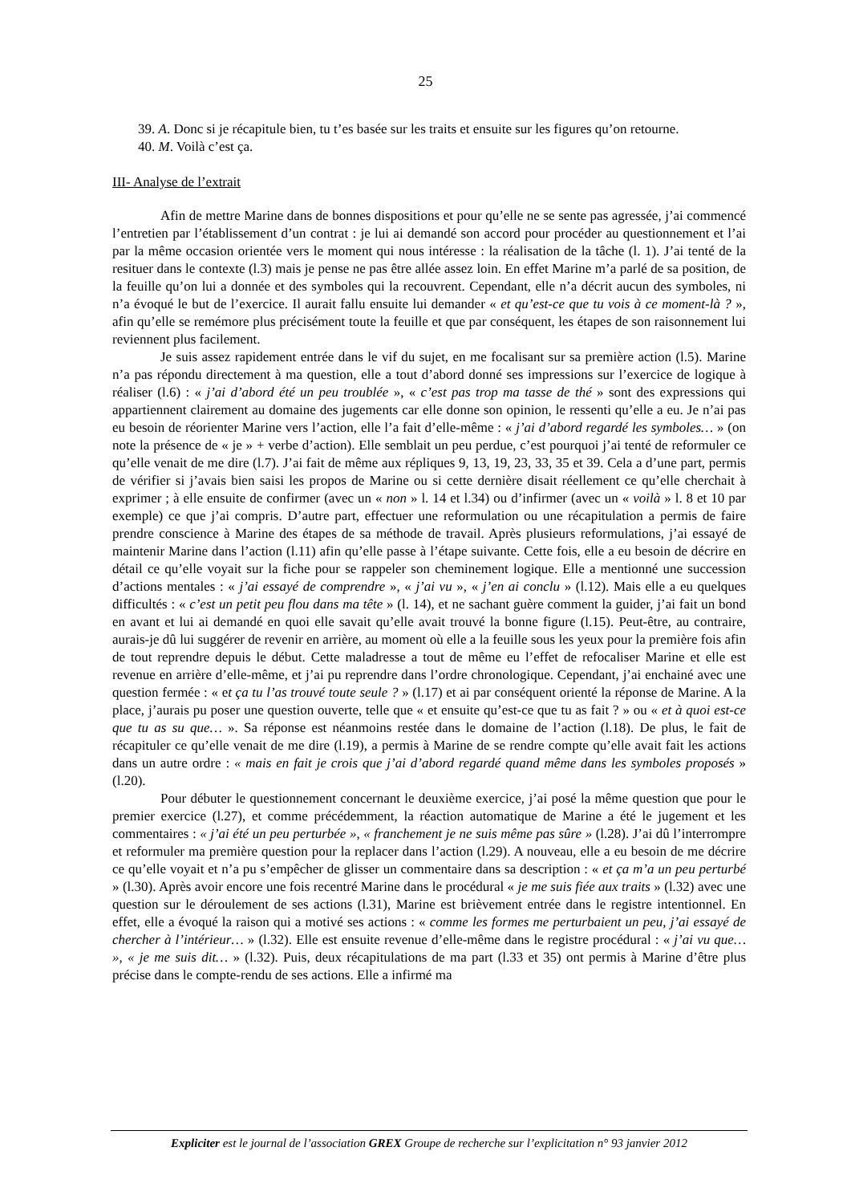25
39. A. Donc si je récapitule bien, tu t’es basée sur les traits et ensuite sur les figures qu’on retourne.
40. M. Voilà c’est ça.
III- Analyse de l’extrait
Afin de mettre Marine dans de bonnes dispositions et pour qu’elle ne se sente pas agressée, j’ai commencé l’entretien par l’établissement d’un contrat : je lui ai demandé son accord pour procéder au questionnement et l’ai par la même occasion orientée vers le moment qui nous intéresse : la réalisation de la tâche (l. 1). J’ai tenté de la resituer dans le contexte (l.3) mais je pense ne pas être allée assez loin. En effet Marine m’a parlé de sa position, de la feuille qu’on lui a donnée et des symboles qui la recouvrent. Cependant, elle n’a décrit aucun des symboles, ni n’a évoqué le but de l’exercice. Il aurait fallu ensuite lui demander « et qu’est-ce que tu vois à ce moment-là ? », afin qu’elle se remémore plus précisément toute la feuille et que par conséquent, les étapes de son raisonnement lui reviennent plus facilement.
Je suis assez rapidement entrée dans le vif du sujet, en me focalisant sur sa première action (l.5). Marine n’a pas répondu directement à ma question, elle a tout d’abord donné ses impressions sur l’exercice de logique à réaliser (l.6) : « j’ai d’abord été un peu troublée », « c’est pas trop ma tasse de thé » sont des expressions qui appartiennent clairement au domaine des jugements car elle donne son opinion, le ressenti qu’elle a eu. Je n’ai pas eu besoin de réorienter Marine vers l’action, elle l’a fait d’elle-même : « j’ai d’abord regardé les symboles… » (on note la présence de « je » + verbe d’action). Elle semblait un peu perdue, c’est pourquoi j’ai tenté de reformuler ce qu’elle venait de me dire (l.7). J’ai fait de même aux répliques 9, 13, 19, 23, 33, 35 et 39. Cela a d’une part, permis de vérifier si j’avais bien saisi les propos de Marine ou si cette dernière disait réellement ce qu’elle cherchait à exprimer ; à elle ensuite de confirmer (avec un « non » l. 14 et l.34) ou d’infirmer (avec un « voilà » l. 8 et 10 par exemple) ce que j’ai compris. D’autre part, effectuer une reformulation ou une récapitulation a permis de faire prendre conscience à Marine des étapes de sa méthode de travail. Après plusieurs reformulations, j’ai essayé de maintenir Marine dans l’action (l.11) afin qu’elle passe à l’étape suivante. Cette fois, elle a eu besoin de décrire en détail ce qu’elle voyait sur la fiche pour se rappeler son cheminement logique. Elle a mentionné une succession d’actions mentales : « j’ai essayé de comprendre », « j’ai vu », « j’en ai conclu » (l.12). Mais elle a eu quelques difficultés : « c’est un petit peu flou dans ma tête » (l. 14), et ne sachant guère comment la guider, j’ai fait un bond en avant et lui ai demandé en quoi elle savait qu’elle avait trouvé la bonne figure (l.15). Peut-être, au contraire, aurais-je dû lui suggérer de revenir en arrière, au moment où elle a la feuille sous les yeux pour la première fois afin de tout reprendre depuis le début. Cette maladresse a tout de même eu l’effet de refocaliser Marine et elle est revenue en arrière d’elle-même, et j’ai pu reprendre dans l’ordre chronologique. Cependant, j’ai enchainé avec une question fermée : « et ça tu l’as trouvé toute seule ? » (l.17) et ai par conséquent orienté la réponse de Marine. A la place, j’aurais pu poser une question ouverte, telle que « et ensuite qu’est-ce que tu as fait ? » ou « et à quoi est-ce que tu as su que… ». Sa réponse est néanmoins restée dans le domaine de l’action (l.18). De plus, le fait de récapituler ce qu’elle venait de me dire (l.19), a permis à Marine de se rendre compte qu’elle avait fait les actions dans un autre ordre : « mais en fait je crois que j’ai d’abord regardé quand même dans les symboles proposés » (l.20).
Pour débuter le questionnement concernant le deuxième exercice, j’ai posé la même question que pour le premier exercice (l.27), et comme précédemment, la réaction automatique de Marine a été le jugement et les commentaires : « j’ai été un peu perturbée », « franchement je ne suis même pas sûre » (l.28). J’ai dû l’interrompre et reformuler ma première question pour la replacer dans l’action (l.29). A nouveau, elle a eu besoin de me décrire ce qu’elle voyait et n’a pu s’empêcher de glisser un commentaire dans sa description : « et ça m’a un peu perturbé » (l.30). Après avoir encore une fois recentré Marine dans le procédural « je me suis fiée aux traits » (l.32) avec une question sur le déroulement de ses actions (l.31), Marine est brièvement entrée dans le registre intentionnel. En effet, elle a évoqué la raison qui a motivé ses actions : « comme les formes me perturbaient un peu, j’ai essayé de chercher à l’intérieur… » (l.32). Elle est ensuite revenue d’elle-même dans le registre procédural : « j’ai vu que… », « je me suis dit… » (l.32). Puis, deux récapitulations de ma part (l.33 et 35) ont permis à Marine d’être plus précise dans le compte-rendu de ses actions. Elle a infirmé ma
Expliciter est le journal de l’association GREX Groupe de recherche sur l’explicitation n° 93 janvier 2012